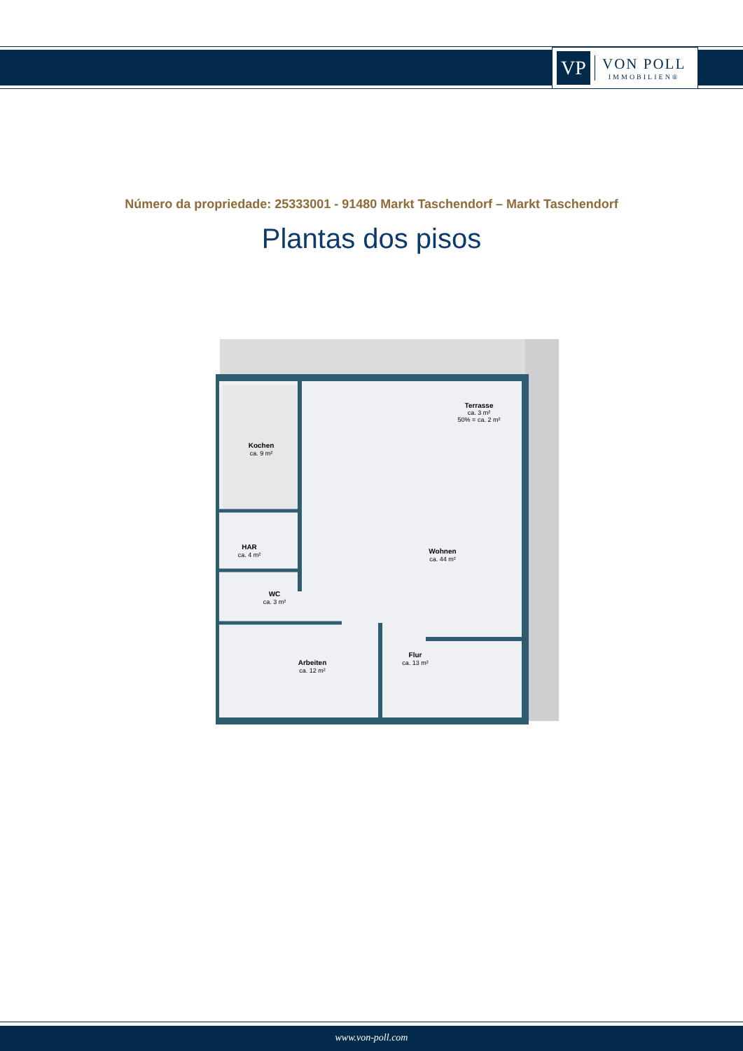VP
VON POLL
IMMOBILIEN®
Número da propriedade: 25333001 - 91480 Markt Taschendorf – Markt Taschendorf
Plantas dos pisos
Kochen
ca. 9 m²
HAR
ca. 4 m²
WC
ca. 3 m²
Arbeiten
ca. 12 m²
Wohnen
ca. 44 m²
Flur
ca. 13 m²
Terrasse
ca. 3 m²
50% = ca. 2 m²
www.von-poll.com